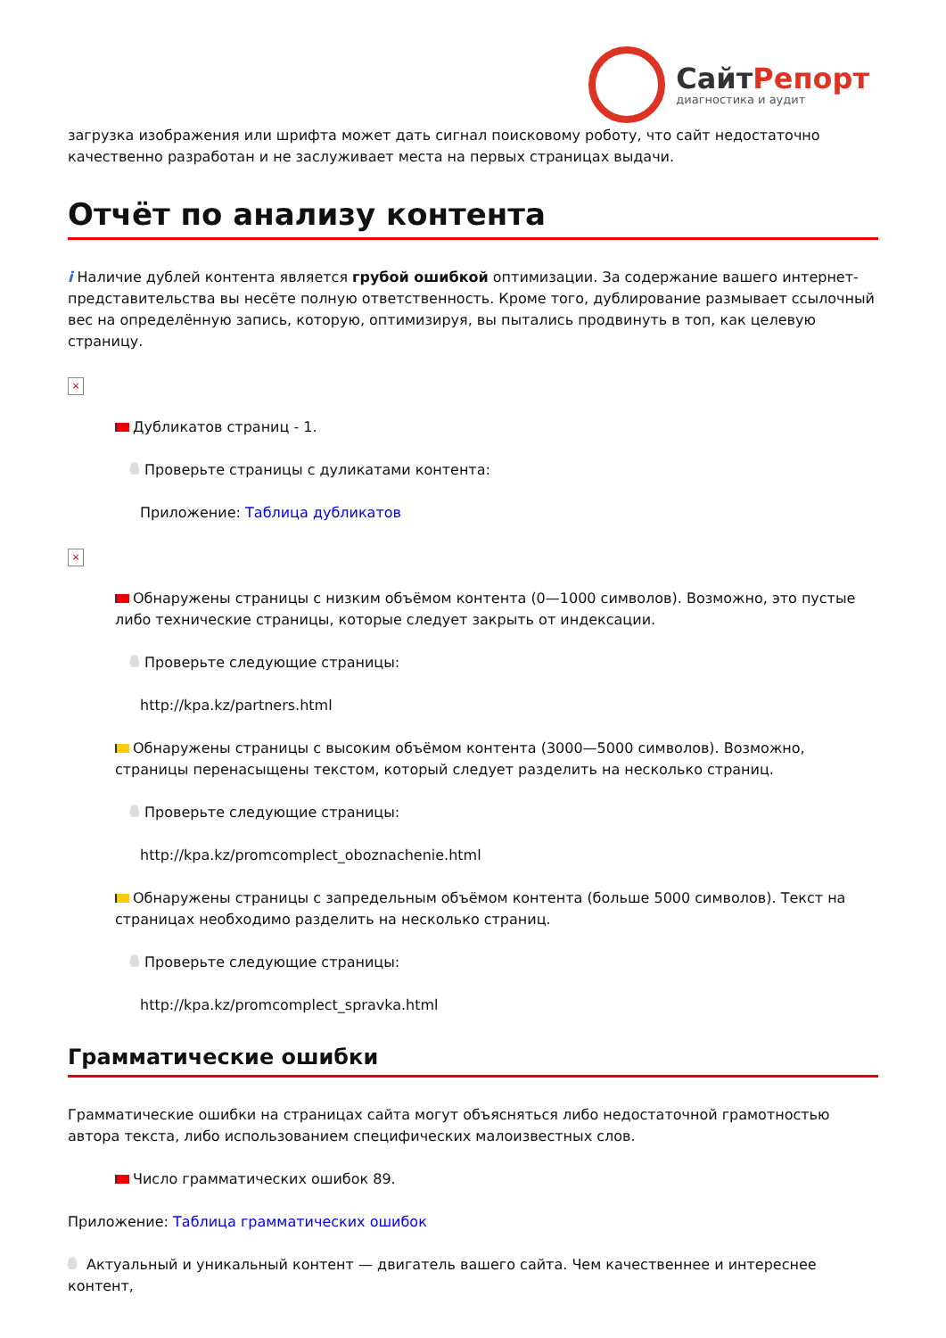СайтРепорт
диагностика и аудит
загрузка изображения или шрифта может дать сигнал поисковому роботу, что сайт недостаточно качественно разработан и не заслуживает места на первых страницах выдачи.
Отчёт по анализу контента
i Наличие дублей контента является грубой ошибкой оптимизации. За содержание вашего интернет-представительства вы несёте полную ответственность. Кроме того, дублирование размывает ссылочный вес на определённую запись, которую, оптимизируя, вы пытались продвинуть в топ, как целевую страницу.
×
Дубликатов страниц - 1.
Проверьте страницы с дуликатами контента:
Приложение: Таблица дубликатов
×
Обнаружены страницы с низким объёмом контента (0—1000 символов). Возможно, это пустые либо технические страницы, которые следует закрыть от индексации.
Проверьте следующие страницы:
http://kpa.kz/partners.html
Обнаружены страницы с высоким объёмом контента (3000—5000 символов). Возможно, страницы перенасыщены текстом, который следует разделить на несколько страниц.
Проверьте следующие страницы:
http://kpa.kz/promcomplect_oboznachenie.html
Обнаружены страницы с запредельным объёмом контента (больше 5000 символов). Текст на страницах необходимо разделить на несколько страниц.
Проверьте следующие страницы:
http://kpa.kz/promcomplect_spravka.html
Грамматические ошибки
Грамматические ошибки на страницах сайта могут объясняться либо недостаточной грамотностью автора текста, либо использованием специфических малоизвестных слов.
Число грамматических ошибок 89.
Приложение: Таблица грамматических ошибок
Актуальный и уникальный контент — двигатель вашего сайта. Чем качественнее и интереснее контент,